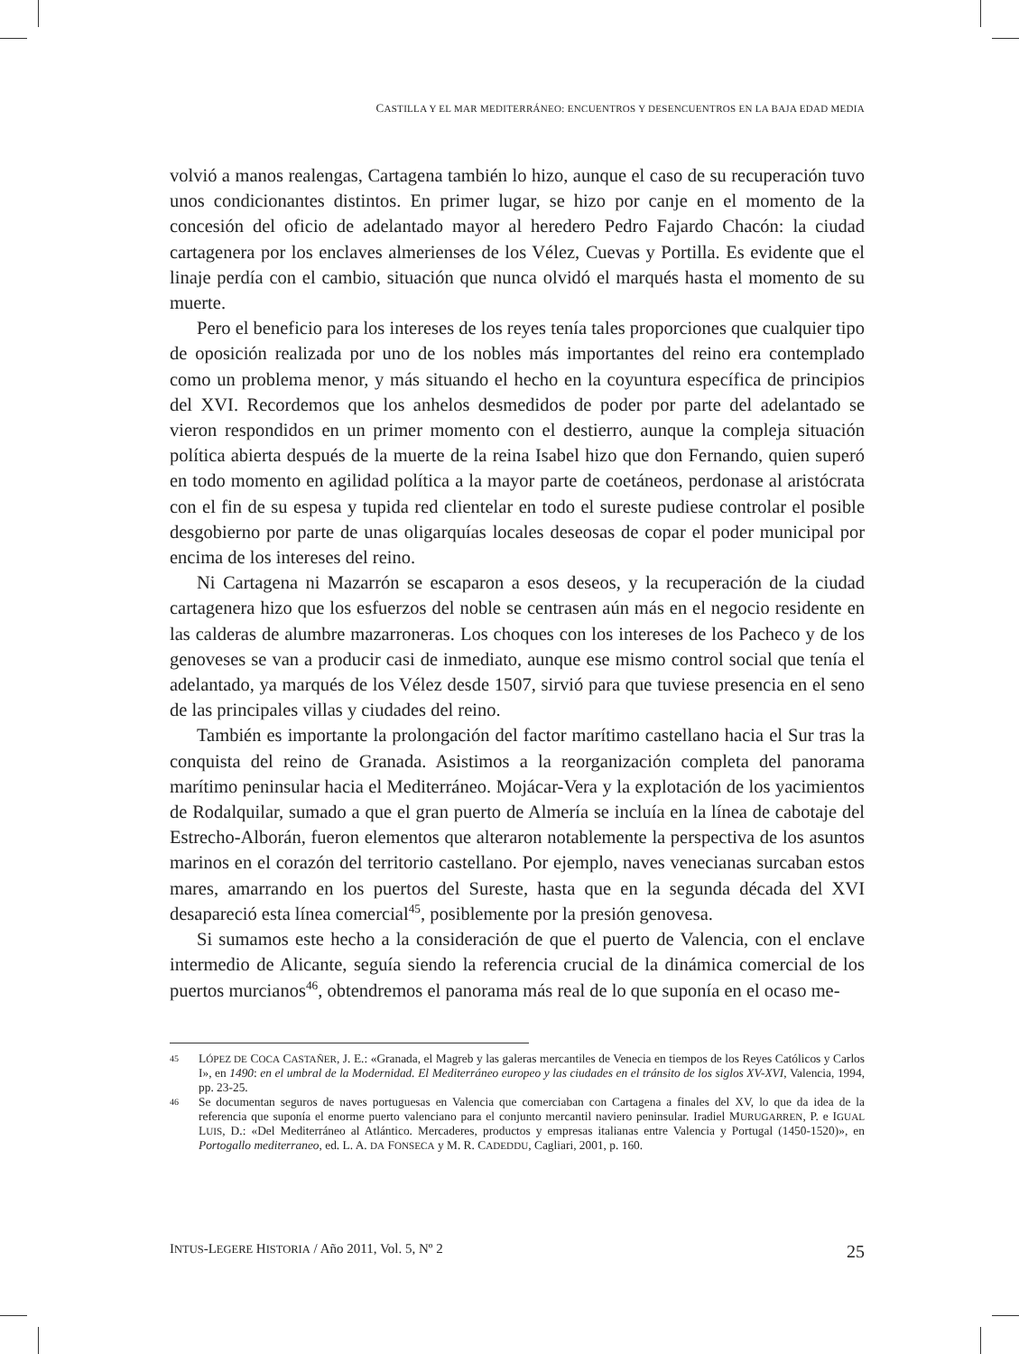CASTILLA Y EL MAR MEDITERRÁNEO: ENCUENTROS Y DESENCUENTROS EN LA BAJA EDAD MEDIA
volvió a manos realengas, Cartagena también lo hizo, aunque el caso de su recuperación tuvo unos condicionantes distintos. En primer lugar, se hizo por canje en el momento de la concesión del oficio de adelantado mayor al heredero Pedro Fajardo Chacón: la ciudad cartagenera por los enclaves almerienses de los Vélez, Cuevas y Portilla. Es evidente que el linaje perdía con el cambio, situación que nunca olvidó el marqués hasta el momento de su muerte.
Pero el beneficio para los intereses de los reyes tenía tales proporciones que cualquier tipo de oposición realizada por uno de los nobles más importantes del reino era contemplado como un problema menor, y más situando el hecho en la coyuntura específica de principios del XVI. Recordemos que los anhelos desmedidos de poder por parte del adelantado se vieron respondidos en un primer momento con el destierro, aunque la compleja situación política abierta después de la muerte de la reina Isabel hizo que don Fernando, quien superó en todo momento en agilidad política a la mayor parte de coetáneos, perdonase al aristócrata con el fin de su espesa y tupida red clientelar en todo el sureste pudiese controlar el posible desgobierno por parte de unas oligarquías locales deseosas de copar el poder municipal por encima de los intereses del reino.
Ni Cartagena ni Mazarrón se escaparon a esos deseos, y la recuperación de la ciudad cartagenera hizo que los esfuerzos del noble se centrasen aún más en el negocio residente en las calderas de alumbre mazarroneras. Los choques con los intereses de los Pacheco y de los genoveses se van a producir casi de inmediato, aunque ese mismo control social que tenía el adelantado, ya marqués de los Vélez desde 1507, sirvió para que tuviese presencia en el seno de las principales villas y ciudades del reino.
También es importante la prolongación del factor marítimo castellano hacia el Sur tras la conquista del reino de Granada. Asistimos a la reorganización completa del panorama marítimo peninsular hacia el Mediterráneo. Mojácar-Vera y la explotación de los yacimientos de Rodalquilar, sumado a que el gran puerto de Almería se incluía en la línea de cabotaje del Estrecho-Alborán, fueron elementos que alteraron notablemente la perspectiva de los asuntos marinos en el corazón del territorio castellano. Por ejemplo, naves venecianas surcaban estos mares, amarrando en los puertos del Sureste, hasta que en la segunda década del XVI desapareció esta línea comercial<sup>45</sup>, posiblemente por la presión genovesa.
Si sumamos este hecho a la consideración de que el puerto de Valencia, con el enclave intermedio de Alicante, seguía siendo la referencia crucial de la dinámica comercial de los puertos murcianos<sup>46</sup>, obtendremos el panorama más real de lo que suponía en el ocaso me-
45 LÓPEZ DE COCA CASTAÑER, J. E.: «Granada, el Magreb y las galeras mercantiles de Venecia en tiempos de los Reyes Católicos y Carlos I», en 1490: en el umbral de la Modernidad. El Mediterráneo europeo y las ciudades en el tránsito de los siglos XV-XVI, Valencia, 1994, pp. 23-25.
46 Se documentan seguros de naves portuguesas en Valencia que comerciaban con Cartagena a finales del XV, lo que da idea de la referencia que suponía el enorme puerto valenciano para el conjunto mercantil naviero peninsular. Iradiel MURUGARREN, P. e IGUAL LUIS, D.: «Del Mediterráneo al Atlántico. Mercaderes, productos y empresas italianas entre Valencia y Portugal (1450-1520)», en Portogallo mediterraneo, ed. L. A. DA FONSECA y M. R. CADEDDU, Cagliari, 2001, p. 160.
INTUS-LEGERE HISTORIA / Año 2011, Vol. 5, Nº 2 25